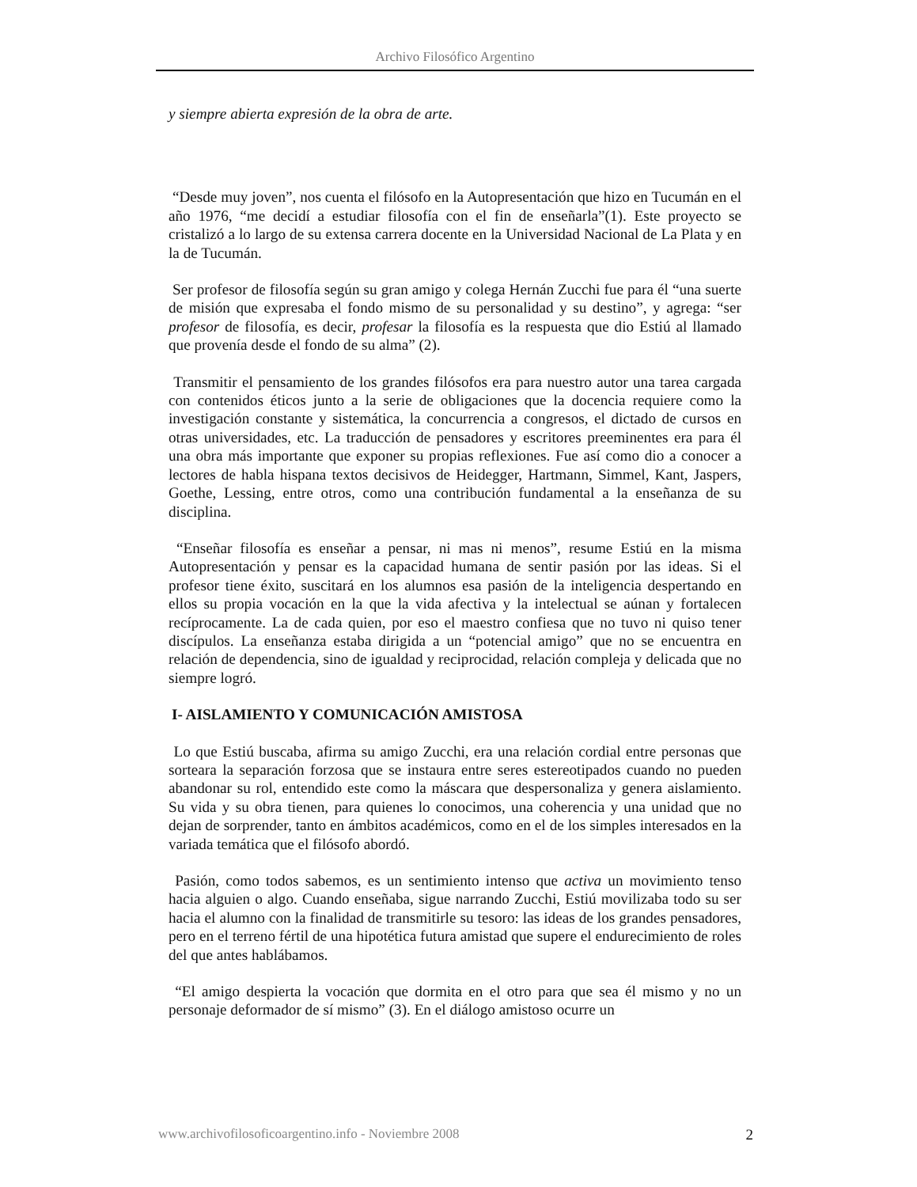Archivo Filosófico Argentino
y siempre abierta expresión de la obra de arte.
“Desde muy joven”, nos cuenta el filósofo en la Autopresentación que hizo en Tucumán en el año 1976, “me decidí a estudiar filosofía con el fin de enseñarla”(1). Este proyecto se cristalizó a lo largo de su extensa carrera docente en la Universidad Nacional de La Plata y en la de Tucumán.
Ser profesor de filosofía según su gran amigo y colega Hernán Zucchi fue para él “una suerte de misión que expresaba el fondo mismo de su personalidad y su destino”, y agrega: “ser profesor de filosofía, es decir, profesar la filosofía es la respuesta que dio Estiú al llamado que provenía desde el fondo de su alma” (2).
Transmitir el pensamiento de los grandes filósofos era para nuestro autor una tarea cargada con contenidos éticos junto a la serie de obligaciones que la docencia requiere como la investigación constante y sistemática, la concurrencia a congresos, el dictado de cursos en otras universidades, etc. La traducción de pensadores y escritores preeminentes era para él una obra más importante que exponer su propias reflexiones. Fue así como dio a conocer a lectores de habla hispana textos decisivos de Heidegger, Hartmann, Simmel, Kant, Jaspers, Goethe, Lessing, entre otros, como una contribución fundamental a la enseñanza de su disciplina.
“Enseñar filosofía es enseñar a pensar, ni mas ni menos”, resume Estiú en la misma Autopresentación y pensar es la capacidad humana de sentir pasión por las ideas. Si el profesor tiene éxito, suscitará en los alumnos esa pasión de la inteligencia despertando en ellos su propia vocación en la que la vida afectiva y la intelectual se aúnan y fortalecen recíprocamente. La de cada quien, por eso el maestro confiesa que no tuvo ni quiso tener discípulos. La enseñanza estaba dirigida a un “potencial amigo” que no se encuentra en relación de dependencia, sino de igualdad y reciprocidad, relación compleja y delicada que no siempre logró.
I- AISLAMIENTO Y COMUNICACIÓN AMISTOSA
Lo que Estiú buscaba, afirma su amigo Zucchi, era una relación cordial entre personas que sorteara la separación forzosa que se instaura entre seres estereotipados cuando no pueden abandonar su rol, entendido este como la máscara que despersonaliza y genera aislamiento. Su vida y su obra tienen, para quienes lo conocimos, una coherencia y una unidad que no dejan de sorprender, tanto en ámbitos académicos, como en el de los simples interesados en la variada temática que el filósofo abordó.
Pasión, como todos sabemos, es un sentimiento intenso que activa un movimiento tenso hacia alguien o algo. Cuando enseñaba, sigue narrando Zucchi, Estiú movilizaba todo su ser hacia el alumno con la finalidad de transmitirle su tesoro: las ideas de los grandes pensadores, pero en el terreno fértil de una hipotética futura amistad que supere el endurecimiento de roles del que antes hablábamos.
“El amigo despierta la vocación que dormita en el otro para que sea él mismo y no un personaje deformador de sí mismo” (3). En el diálogo amistoso ocurre un
www.archivofilosoficoargentino.info - Noviembre 2008 2